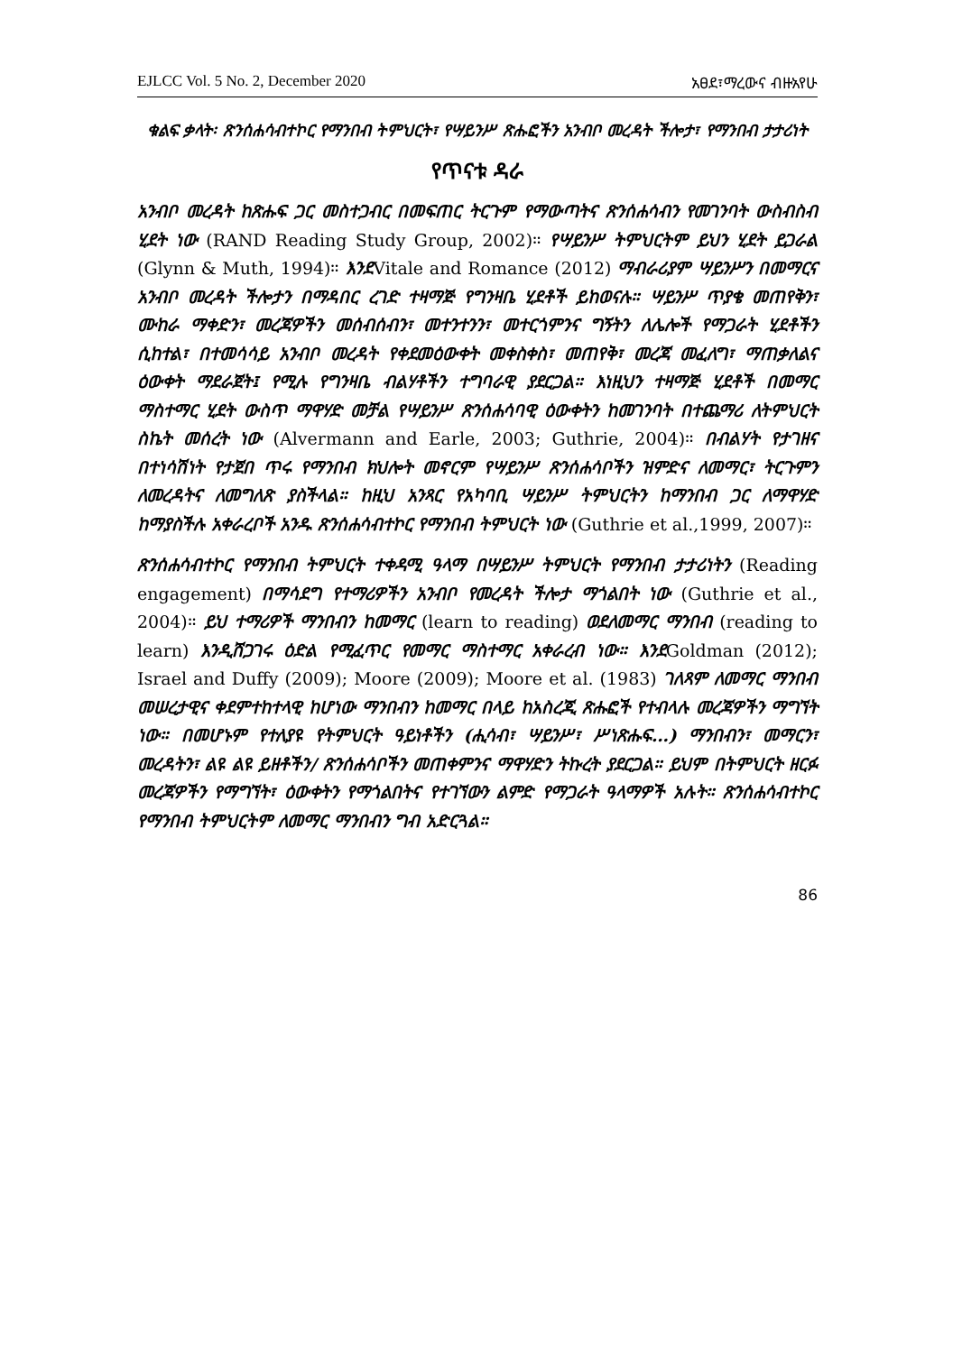EJLCC Vol. 5 No. 2, December 2020 አፀደ፣ማረውና ብዙአየሁ
ቁልፍ ቃላት፡ ጽንሰሐሳብተኮር የማንበብ ትምህርት፣ የሣይንሥ ጽሑፎችን አንብቦ መረዳት ችሎታ፣ የማንበብ ታታሪነት
የጥናቱ ዳራ
አንብቦ መረዳት ከጽሑፍ ጋር መስተጋብር በመፍጠር ትርጉም የማውጣትና ጽንሰሐሳብን የመገንባት ውስብስብ ሂደት ነው (RAND Reading Study Group, 2002)። የሣይንሥ ትምህርትም ይህን ሂደት ይጋራል (Glynn & Muth, 1994)። እንደVitale and Romance (2012) ማብራሪያም ሣይንሥን በመማርና አንብቦ መረዳት ችሎታን በማዳበር ረገድ ተዛማጅ የግንዛቤ ሂደቶች ይከወናሉ። ሣይንሥ ጥያቄ መጠየቅን፣ ሙከራ ማቀድን፣ መረጃዎችን መሰብሰብን፣ መተንተንን፣ መተርጎምንና ግኝትን ለሌሎች የማጋራት ሂደቶችን ሲከተል፣ በተመሳሳይ አንብቦ መረዳት የቀደመዕውቀት መቀስቀስ፣ መጠየቅ፣ መረጃ መፈለግ፣ ማጠቃለልና ዕውቀት ማደራጀት፤ የሚሉ የግንዛቤ ብልሃቶችን ተግባራዊ ያደርጋል። እነዚህን ተዛማጅ ሂደቶች በመማር ማስተማር ሂደት ውስጥ ማዋሃድ መቻል የሣይንሥ ጽንሰሐሳባዊ ዕውቀትን ከመገንባት በተጨማሪ ለትምህርት ስኬት መሰረት ነው (Alvermann and Earle, 2003; Guthrie, 2004)። በብልሃት የታገዘና በተነሳሽነት የታጀበ ጥሩ የማንበብ ክህሎት መኖርም የሣይንሥ ጽንሰሐሳቦችን ዝምድና ለመማር፣ ትርጉምን ለመረዳትና ለመግለጽ ያስችላል። ከዚህ አንጻር የአካባቢ ሣይንሥ ትምህርትን ከማንበብ ጋር ለማዋሃድ ከማያስችሉ አቀራረቦች አንዱ ጽንሰሐሳብተኮር የማንበብ ትምህርት ነው (Guthrie et al.,1999, 2007)።
ጽንሰሐሳብተኮር የማንበብ ትምህርት ተቀዳሚ ዓላማ በሣይንሥ ትምህርት የማንበብ ታታሪነትን (Reading engagement) በማሳደግ የተማሪዎችን አንብቦ የመረዳት ችሎታ ማጎልበት ነው (Guthrie et al., 2004)። ይህ ተማሪዎች ማንበብን ከመማር (learn to reading) ወደለመማር ማንበብ (reading to learn) እንዲሸጋገሩ ዕድል የሚፈጥር የመማር ማስተማር አቀራረብ ነው። እንደGoldman (2012); Israel and Duffy (2009); Moore (2009); Moore et al. (1983) ገለጻም ለመማር ማንበብ መሠረታዊና ቀደምተከተላዊ ከሆነው ማንበብን ከመማር በላይ ከአስረጂ ጽሑፎች የተብላሉ መረጃዎችን ማግኘት ነው። በመሆኑም የተለያዩ የትምህርት ዓይነቶችን (ሒሳብ፣ ሣይንሥ፣ ሥነጽሑፍ…) ማንበብን፣ መማርን፣ መረዳትን፣ ልዩ ልዩ ይዘቶችን/ ጽንሰሐሳቦችን መጠቀምንና ማዋሃድን ትኩረት ያደርጋል። ይህም በትምህርት ዘርፉ መረጃዎችን የማግኘት፣ ዕውቀትን የማጎልበትና የተገኘውን ልምድ የማጋራት ዓላማዎች አሉት። ጽንሰሐሳብተኮር የማንበብ ትምህርትም ለመማር ማንበብን ግብ አድርጓል።
86